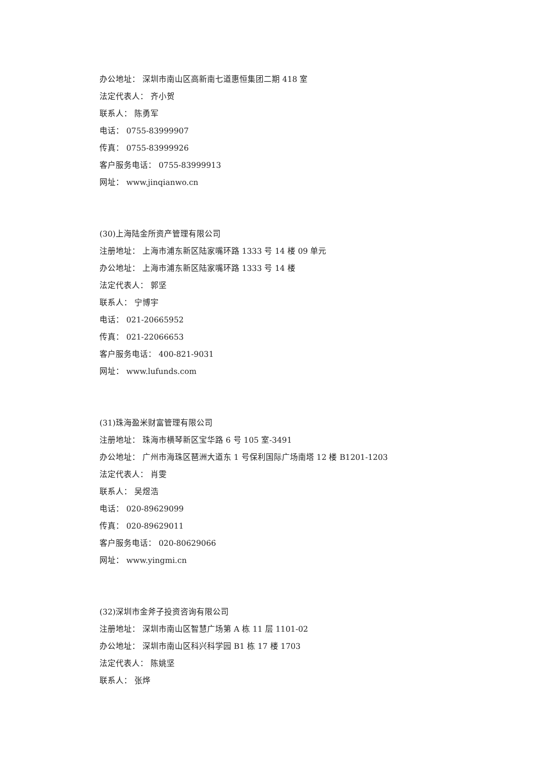办公地址： 深圳市南山区高新南七道惠恒集团二期 418 室
法定代表人： 齐小贺
联系人： 陈勇军
电话： 0755-83999907
传真： 0755-83999926
客户服务电话： 0755-83999913
网址： www.jinqianwo.cn
(30)上海陆金所资产管理有限公司
注册地址： 上海市浦东新区陆家嘴环路 1333 号 14 楼 09 单元
办公地址： 上海市浦东新区陆家嘴环路 1333 号 14 楼
法定代表人： 郭坚
联系人： 宁博宇
电话： 021-20665952
传真： 021-22066653
客户服务电话： 400-821-9031
网址： www.lufunds.com
(31)珠海盈米财富管理有限公司
注册地址： 珠海市横琴新区宝华路 6 号 105 室-3491
办公地址： 广州市海珠区琶洲大道东 1 号保利国际广场南塔 12 楼 B1201-1203
法定代表人： 肖雯
联系人： 吴煜浩
电话： 020-89629099
传真： 020-89629011
客户服务电话： 020-80629066
网址： www.yingmi.cn
(32)深圳市金斧子投资咨询有限公司
注册地址： 深圳市南山区智慧广场第 A 栋 11 层 1101-02
办公地址： 深圳市南山区科兴科学园 B1 栋 17 楼 1703
法定代表人： 陈姚坚
联系人： 张烨